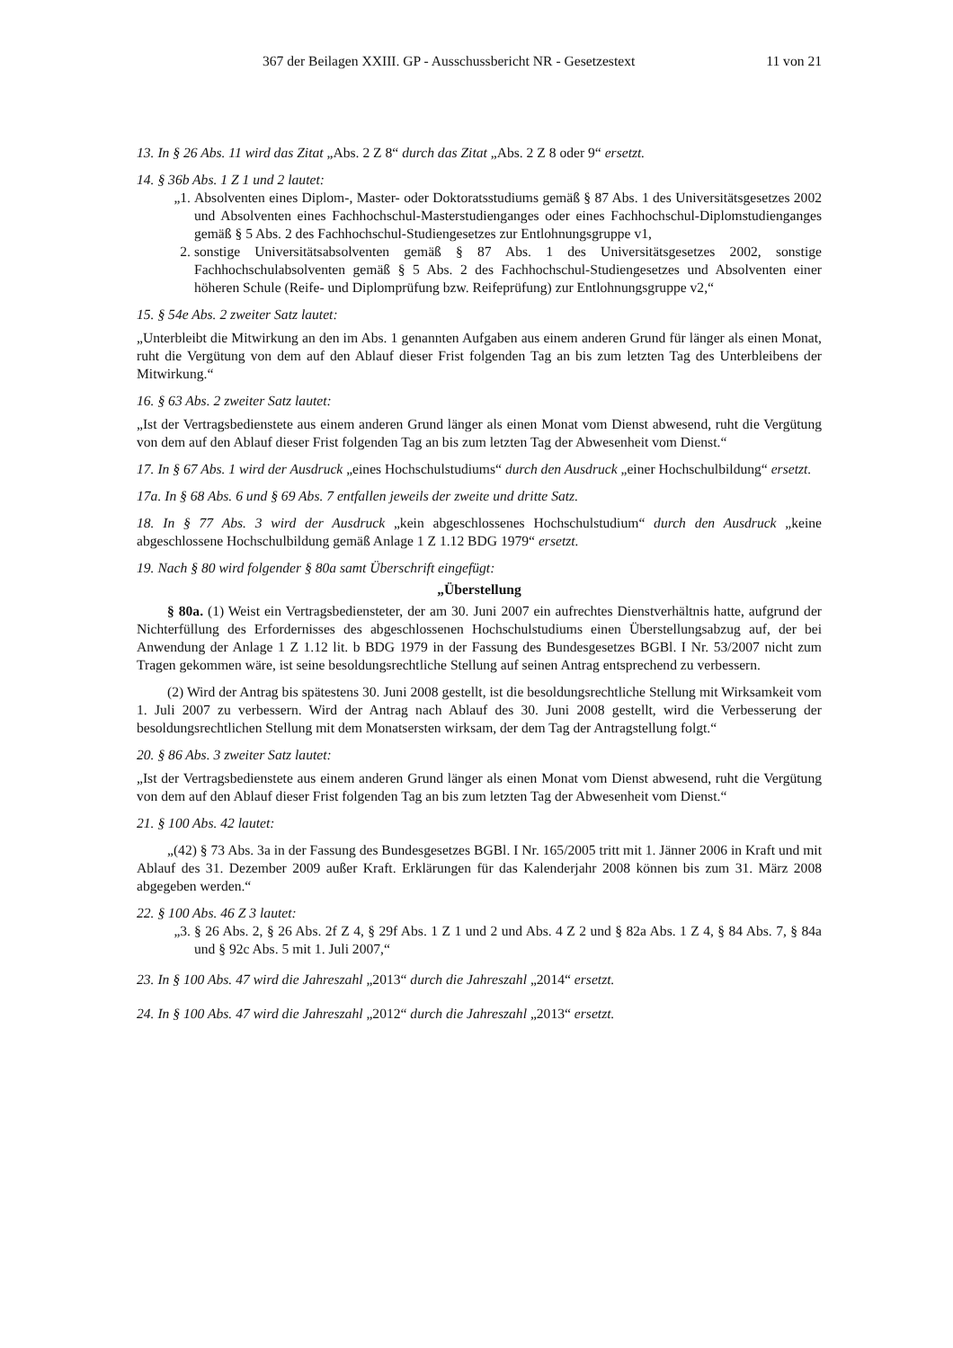367 der Beilagen XXIII. GP - Ausschussbericht NR - Gesetzestext 11 von 21
13. In § 26 Abs. 11 wird das Zitat „Abs. 2 Z 8“ durch das Zitat „Abs. 2 Z 8 oder 9“ ersetzt.
14. § 36b Abs. 1 Z 1 und 2 lautet:
„1. Absolventen eines Diplom-, Master- oder Doktoratsstudiums gemäß § 87 Abs. 1 des Universitätsgesetzes 2002 und Absolventen eines Fachhochschul-Masterstudienganges oder eines Fachhochschul-Diplomstudienganges gemäß § 5 Abs. 2 des Fachhochschul-Studiengesetzes zur Entlohnungsgruppe v1,
2. sonstige Universitätsabsolventen gemäß § 87 Abs. 1 des Universitätsgesetzes 2002, sonstige Fachhochschulabsolventen gemäß § 5 Abs. 2 des Fachhochschul-Studiengesetzes und Absolventen einer höheren Schule (Reife- und Diplomprüfung bzw. Reifeprüfung) zur Entlohnungsgruppe v2,“
15. § 54e Abs. 2 zweiter Satz lautet:
„Unterbleibt die Mitwirkung an den im Abs. 1 genannten Aufgaben aus einem anderen Grund für länger als einen Monat, ruht die Vergütung von dem auf den Ablauf dieser Frist folgenden Tag an bis zum letzten Tag des Unterbleibens der Mitwirkung.“
16. § 63 Abs. 2 zweiter Satz lautet:
„Ist der Vertragsbedienstete aus einem anderen Grund länger als einen Monat vom Dienst abwesend, ruht die Vergütung von dem auf den Ablauf dieser Frist folgenden Tag an bis zum letzten Tag der Abwesenheit vom Dienst.“
17. In § 67 Abs. 1 wird der Ausdruck „eines Hochschulstudiums“ durch den Ausdruck „einer Hochschulbildung“ ersetzt.
17a. In § 68 Abs. 6 und § 69 Abs. 7 entfallen jeweils der zweite und dritte Satz.
18. In § 77 Abs. 3 wird der Ausdruck „kein abgeschlossenes Hochschulstudium“ durch den Ausdruck „keine abgeschlossene Hochschulbildung gemäß Anlage 1 Z 1.12 BDG 1979“ ersetzt.
19. Nach § 80 wird folgender § 80a samt Überschrift eingefügt:
„Überstellung
§ 80a. (1) Weist ein Vertragsbediensteter, der am 30. Juni 2007 ein aufrechtes Dienstverhältnis hatte, aufgrund der Nichterfüllung des Erfordernisses des abgeschlossenen Hochschulstudiums einen Überstellungsabzug auf, der bei Anwendung der Anlage 1 Z 1.12 lit. b BDG 1979 in der Fassung des Bundesgesetzes BGBl. I Nr. 53/2007 nicht zum Tragen gekommen wäre, ist seine besoldungsrechtliche Stellung auf seinen Antrag entsprechend zu verbessern.
(2) Wird der Antrag bis spätestens 30. Juni 2008 gestellt, ist die besoldungsrechtliche Stellung mit Wirksamkeit vom 1. Juli 2007 zu verbessern. Wird der Antrag nach Ablauf des 30. Juni 2008 gestellt, wird die Verbesserung der besoldungsrechtlichen Stellung mit dem Monatsersten wirksam, der dem Tag der Antragstellung folgt.“
20. § 86 Abs. 3 zweiter Satz lautet:
„Ist der Vertragsbedienstete aus einem anderen Grund länger als einen Monat vom Dienst abwesend, ruht die Vergütung von dem auf den Ablauf dieser Frist folgenden Tag an bis zum letzten Tag der Abwesenheit vom Dienst.“
21. § 100 Abs. 42 lautet:
„(42) § 73 Abs. 3a in der Fassung des Bundesgesetzes BGBl. I Nr. 165/2005 tritt mit 1. Jänner 2006 in Kraft und mit Ablauf des 31. Dezember 2009 außer Kraft. Erklärungen für das Kalenderjahr 2008 können bis zum 31. März 2008 abgegeben werden.“
22. § 100 Abs. 46 Z 3 lautet:
„3. § 26 Abs. 2, § 26 Abs. 2f Z 4, § 29f Abs. 1 Z 1 und 2 und Abs. 4 Z 2 und § 82a Abs. 1 Z 4, § 84 Abs. 7, § 84a und § 92c Abs. 5 mit 1. Juli 2007,“
23. In § 100 Abs. 47 wird die Jahreszahl „2013“ durch die Jahreszahl „2014“ ersetzt.
24. In § 100 Abs. 47 wird die Jahreszahl „2012“ durch die Jahreszahl „2013“ ersetzt.